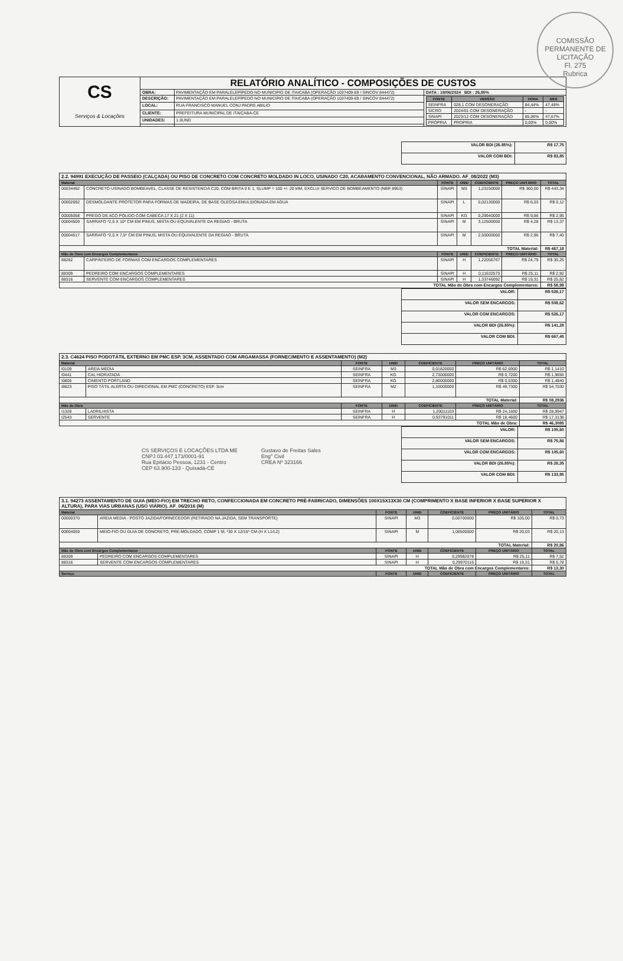COMISSÃO PERMANENTE DE LICITAÇÃO
Fl. 275
Rubrica
| CS Serviços & Locações | RELATÓRIO ANALÍTICO - COMPOSIÇÕES DE CUSTOS | | |
| | OBRA: | PAVIMENTAÇÃO EM PARALELEPÍPEDO NO MUNICIPIO DE ITAICABA (OPERAÇÃO 1037409-69 / SINCOV 844472) | DATA : 19/06/2024 BDI : 26,85% |
| | DESCRIÇÃO: | PAVIMENTAÇÃO EM PARALELEPÍPEDO NO MUNICIPIO DE ITAICABA (OPERAÇÃO 1037409-69 / SINCOV 844472) | / FONTE / VERSÃO / HORA / MES / / --- / --- / --- / --- / / SEINFRA / 028.1 COM DESONERAÇÃO / 84,44% / 47,48% / / SICRO / 2024/01 COM DESONERAÇÃO / - / - / / SINAPI / 2023/12 COM DESONERAÇÃO / 85,06% / 47,67% / / PRÓPRIA / PROPRIA / 0,00% / 0,00% / |
| | LOCAL: | RUA FRANCISCO MANUEL CONJ PADRE ABILIO | |
| | CLIENTE: | PREFEITURA MUNICIPAL DE ITAIÇABA-CE | |
| | UNIDADES: | 1.0UND | |
| VALOR BDI (26.85%): | R$ 17,75 |
| VALOR COM BDI: | R$ 83,85 |
| 2.2. 94991 EXECUÇÃO DE PASSEIO (CALÇADA) OU PISO DE CONCRETO COM CONCRETO MOLDADO IN LOCO, USINADO C20, ACABAMENTO CONVENCIONAL, NÃO ARMADO. AF_08/2022 (M3) | | | | | | |
| Material | | FONTE | UNID | COEFICIENTE | PREÇO UNITÁRIO | TOTAL |
| 00034492 | CONCRETO USINADO BOMBEAVEL, CLASSE DE RESISTENCIA C20, COM BRITA 0 E 1, SLUMP = 100 +/- 20 MM, EXCLUI SERVICO DE BOMBEAMENTO (NBR 8953) | SINAPI | M3 | 1,23150000 | R$ 360,00 | R$ 443,34 |
| 00002692 | DESMOLDANTE PROTETOR PARA FORMAS DE MADEIRA, DE BASE OLEOSA EMULSIONADA EM AGUA | SINAPI | L | 0,02130000 | R$ 6,03 | R$ 0,12 |
| 00005068 | PREGO DE ACO POLIDO COM CABECA 17 X 21 (2 X 11) | SINAPI | KG | 0,29940000 | R$ 9,86 | R$ 2,95 |
| 00004509 | SARRAFO *2,5 X 10* CM EM PINUS, MISTA OU EQUIVALENTE DA REGIAO - BRUTA | SINAPI | M | 3,12500000 | R$ 4,28 | R$ 13,37 |
| 00004517 | SARRAFO *2,5 X 7,5* CM EM PINUS, MISTA OU EQUIVALENTE DA REGIAO - BRUTA | SINAPI | M | 2,50000000 | R$ 2,96 | R$ 7,40 |
| TOTAL Material: | | | | | | R$ 467,18 |
| Mão de Obra com Encargos Complementares | | FONTE | UNID | COEFICIENTE | PREÇO UNITÁRIO | TOTAL |
| 88262 | CARPINTEIRO DE FORMAS COM ENCARGOS COMPLEMENTARES | SINAPI | H | 1,22056767 | R$ 24,79 | R$ 30,25 |
| 88309 | PEDREIRO COM ENCARGOS COMPLEMENTARES | SINAPI | H | 0,11632573 | R$ 25,11 | R$ 2,92 |
| 88316 | SERVENTE COM ENCARGOS COMPLEMENTARES | SINAPI | H | 1,33746092 | R$ 19,31 | R$ 25,82 |
| TOTAL Mão de Obra com Encargos Complementares: | | | | | | R$ 58,99 |
| VALOR: | R$ 526,17 |
| VALOR SEM ENCARGOS: | R$ 508,62 |
| VALOR COM ENCARGOS: | R$ 526,17 |
| VALOR BDI (26.85%): | R$ 141,28 |
| VALOR COM BDI: | R$ 667,45 |
| 2.3. C4624 PISO PODOTÁTIL EXTERNO EM PMC ESP. 3CM, ASSENTADO COM ARGAMASSA (FORNECIMENTO E ASSENTAMENTO) (M2) | | | | | | |
| Material | | FONTE | UNID | COEFICIENTE | PREÇO UNITÁRIO | TOTAL |
| I0109 | AREIA MEDIA | SEINFRA | M3 | 0,01820000 | R$ 62,6900 | R$ 1,1410 |
| I0441 | CAL HIDRATADA | SEINFRA | KG | 2,73000000 | R$ 0,7200 | R$ 1,9656 |
| I0805 | CIMENTO PORTLAND | SEINFRA | KG | 2,80000000 | R$ 0,5300 | R$ 1,4840 |
| I8623 | PISO TÁTIL ALERTA OU DIRECIONAL EM PMC (CONCRETO) ESP. 3cm | SEINFRA | M2 | 1,10000000 | R$ 49,7300 | R$ 54,7030 |
| TOTAL Material: | | | | | | R$ 59,2936 |
| Mão de Obra | | FONTE | UNID | COEFICIENTE | PREÇO UNITÁRIO | TOTAL |
| I1328 | LADRILHISTA | SEINFRA | H | 1,20011103 | R$ 24,1600 | R$ 28,9947 |
| I2543 | SERVENTE | SEINFRA | H | 0,93791011 | R$ 18,4600 | R$ 17,3138 |
| TOTAL Mão de Obra: | | | | | | R$ 46,3085 |
| VALOR: | R$ 105,60 |
| VALOR SEM ENCARGOS: | R$ 75,86 |
| VALOR COM ENCARGOS: | R$ 105,60 |
| VALOR BDI (26.85%): | R$ 28,35 |
| VALOR COM BDI: | R$ 133,95 |
CS SERVIÇOS E LOCAÇÕES LTDA ME
CNPJ 03.447.173/0001-91
Rua Epitácio Pessoa, 1231 - Centro
CEP 63.900-133 - Quixadá-CE
Gustavo de Freitas Sales
Eng° Civil
CREA Nº 323166
| 3.1. 94273 ASSENTAMENTO DE GUIA (MEIO-FIO) EM TRECHO RETO, CONFECCIONADA EM CONCRETO PRÉ-FABRICADO, DIMENSÕES 100X15X13X30 CM (COMPRIMENTO X BASE INFERIOR X BASE SUPERIOR X ALTURA), PARA VIAS URBANAS (USO VIÁRIO). AF_06/2016 (M) | | | | | | |
| Material | | FONTE | UNID | COEFICIENTE | PREÇO UNITÁRIO | TOTAL |
| 00000370 | AREIA MEDIA - POSTO JAZIDA/FORNECEDOR (RETIRADO NA JAZIDA, SEM TRANSPORTE) | SINAPI | M3 | 0,00700000 | R$ 105,00 | R$ 0,73 |
| 00004059 | MEIO-FIO OU GUIA DE CONCRETO, PRE-MOLDADO, COMP 1 M, *30 X 12/15* CM (H X L1/L2) | SINAPI | M | 1,00500000 | R$ 20,03 | R$ 20,13 |
| TOTAL Material: | | | | | | R$ 20,86 |
| Mão de Obra com Encargos Complementares | | FONTE | UNID | COEFICIENTE | PREÇO UNITÁRIO | TOTAL |
| 88309 | PEDREIRO COM ENCARGOS COMPLEMENTARES | SINAPI | H | 0,29982078 | R$ 25,11 | R$ 7,52 |
| 88316 | SERVENTE COM ENCARGOS COMPLEMENTARES | SINAPI | H | 0,29970116 | R$ 19,31 | R$ 5,78 |
| TOTAL Mão de Obra com Encargos Complementares: | | | | | | R$ 13,30 |
| Serviço | | FONTE | UNID | COEFICIENTE | PREÇO UNITÁRIO | TOTAL |